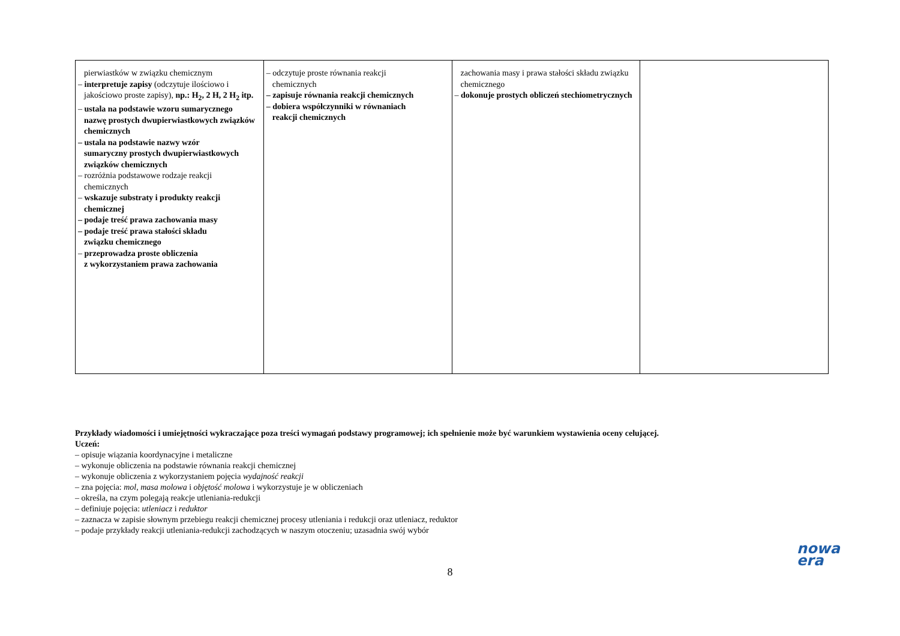| pierwiastków w związku chemicznym – interpretuje zapisy (odczytuje ilościowo i jakościowo proste zapisy), np.: H<sub>2</sub>, 2 H, 2 H<sub>2</sub> itp. – ustala na podstawie wzoru sumarycznego nazwę prostych dwupierwiastkowych związków chemicznych – ustala na podstawie nazwy wzór sumaryczny prostych dwupierwiastkowych związków chemicznych – rozróżnia podstawowe rodzaje reakcji chemicznych – wskazuje substraty i produkty reakcji chemicznej – podaje treść prawa zachowania masy – podaje treść prawa stałości składu związku chemicznego – przeprowadza proste obliczenia z wykorzystaniem prawa zachowania | – odczytuje proste równania reakcji chemicznych – zapisuje równania reakcji chemicznych – dobiera współczynniki w równaniach reakcji chemicznych | zachowania masy i prawa stałości składu związku chemicznego – dokonuje prostych obliczeń stechiometrycznych | |
Przykłady wiadomości i umiejętności wykraczające poza treści wymagań podstawy programowej; ich spełnienie może być warunkiem wystawienia oceny celującej.
Uczeń:
– opisuje wiązania koordynacyjne i metaliczne
– wykonuje obliczenia na podstawie równania reakcji chemicznej
– wykonuje obliczenia z wykorzystaniem pojęcia wydajność reakcji
– zna pojęcia: mol, masa molowa i objętość molowa i wykorzystuje je w obliczeniach
– określa, na czym polegają reakcje utleniania-redukcji
– definiuje pojęcia: utleniacz i reduktor
– zaznacza w zapisie słownym przebiegu reakcji chemicznej procesy utleniania i redukcji oraz utleniacz, reduktor
– podaje przykłady reakcji utleniania-redukcji zachodzących w naszym otoczeniu; uzasadnia swój wybór
8
nowa
era